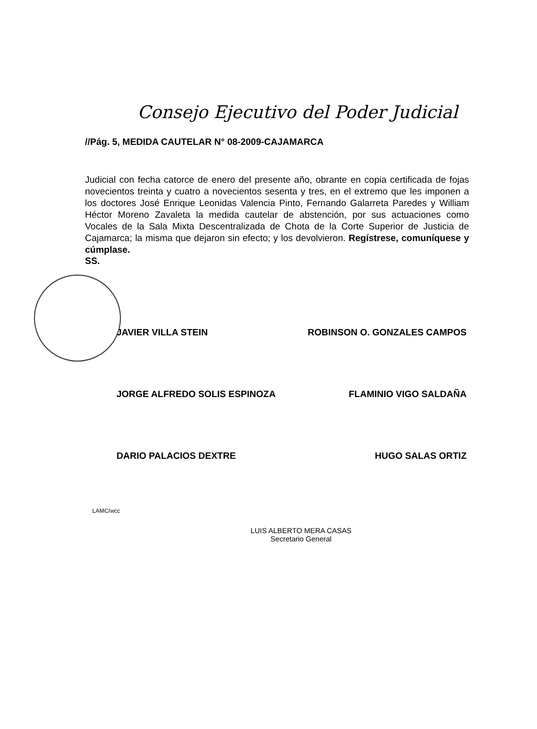Consejo Ejecutivo del Poder Judicial
//Pág. 5, MEDIDA CAUTELAR N° 08-2009-CAJAMARCA
Judicial con fecha catorce de enero del presente año, obrante en copia certificada de fojas novecientos treinta y cuatro a novecientos sesenta y tres, en el extremo que les imponen a los doctores José Enrique Leonidas Valencia Pinto, Fernando Galarreta Paredes y William Héctor Moreno Zavaleta la medida cautelar de abstención, por sus actuaciones como Vocales de la Sala Mixta Descentralizada de Chota de la Corte Superior de Justicia de Cajamarca; la misma que dejaron sin efecto; y los devolvieron. Regístrese, comuníquese y cúmplase.
SS.
JAVIER VILLA STEIN ROBINSON O. GONZALES CAMPOS
JORGE ALFREDO SOLIS ESPINOZA FLAMINIO VIGO SALDAÑA
DARIO PALACIOS DEXTRE HUGO SALAS ORTIZ
LAMC/wcc
LUIS ALBERTO MERA CASAS
Secretario General